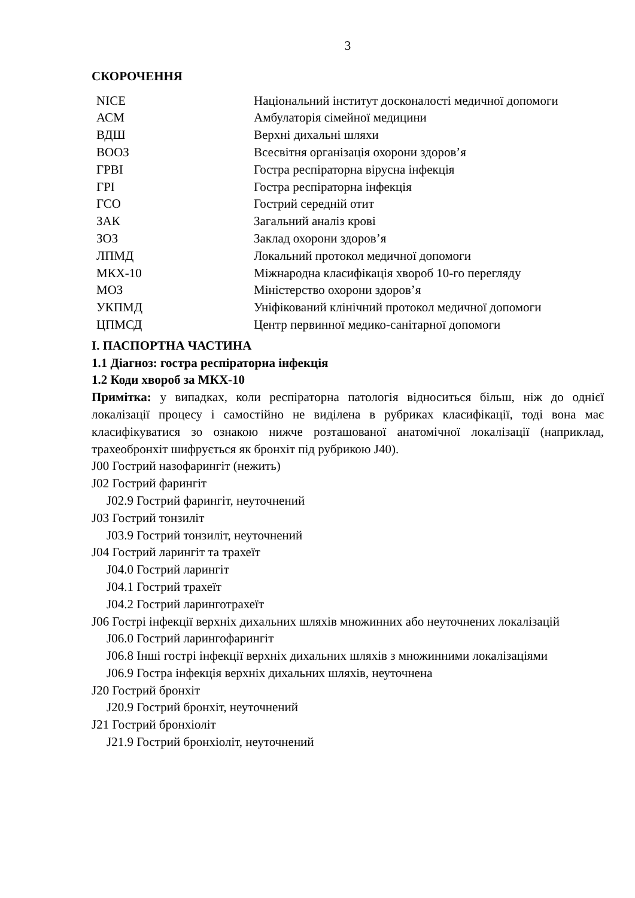3
СКОРОЧЕННЯ
| NICE | Національний інститут досконалості медичної допомоги |
| АСМ | Амбулаторія сімейної медицини |
| ВДШ | Верхні дихальні шляхи |
| ВООЗ | Всесвітня організація охорони здоров’я |
| ГРВІ | Гостра респіраторна вірусна інфекція |
| ГРІ | Гостра респіраторна інфекція |
| ГСО | Гострий середній отит |
| ЗАК | Загальний аналіз крові |
| ЗОЗ | Заклад охорони здоров’я |
| ЛПМД | Локальний протокол медичної допомоги |
| МКХ-10 | Міжнародна класифікація хвороб 10-го перегляду |
| МОЗ | Міністерство охорони здоров’я |
| УКПМД | Уніфікований клінічний протокол медичної допомоги |
| ЦПМСД | Центр первинної медико-санітарної допомоги |
I. ПАСПОРТНА ЧАСТИНА
1.1 Діагноз: гостра респіраторна інфекція
1.2 Коди хвороб за МКХ-10
Примітка: у випадках, коли респіраторна патологія відноситься більш, ніж до однієї локалізації процесу і самостійно не виділена в рубриках класифікації, тоді вона має класифікуватися зо ознакою нижче розташованої анатомічної локалізації (наприклад, трахеобронхіт шифрується як бронхіт під рубрикою J40).
J00 Гострий назофарингіт (нежить)
J02 Гострий фарингіт
J02.9 Гострий фарингіт, неуточнений
J03 Гострий тонзиліт
J03.9 Гострий тонзиліт, неуточнений
J04 Гострий ларингіт та трахеїт
J04.0 Гострий ларингіт
J04.1 Гострий трахеїт
J04.2 Гострий ларинготрахеїт
J06 Гострі інфекції верхніх дихальних шляхів множинних або неуточнених локалізацій
J06.0 Гострий ларингофарингіт
J06.8 Інші гострі інфекції верхніх дихальних шляхів з множинними локалізаціями
J06.9 Гостра інфекція верхніх дихальних шляхів, неуточнена
J20 Гострий бронхіт
J20.9 Гострий бронхіт, неуточнений
J21 Гострий бронхіоліт
J21.9 Гострий бронхіоліт, неуточнений